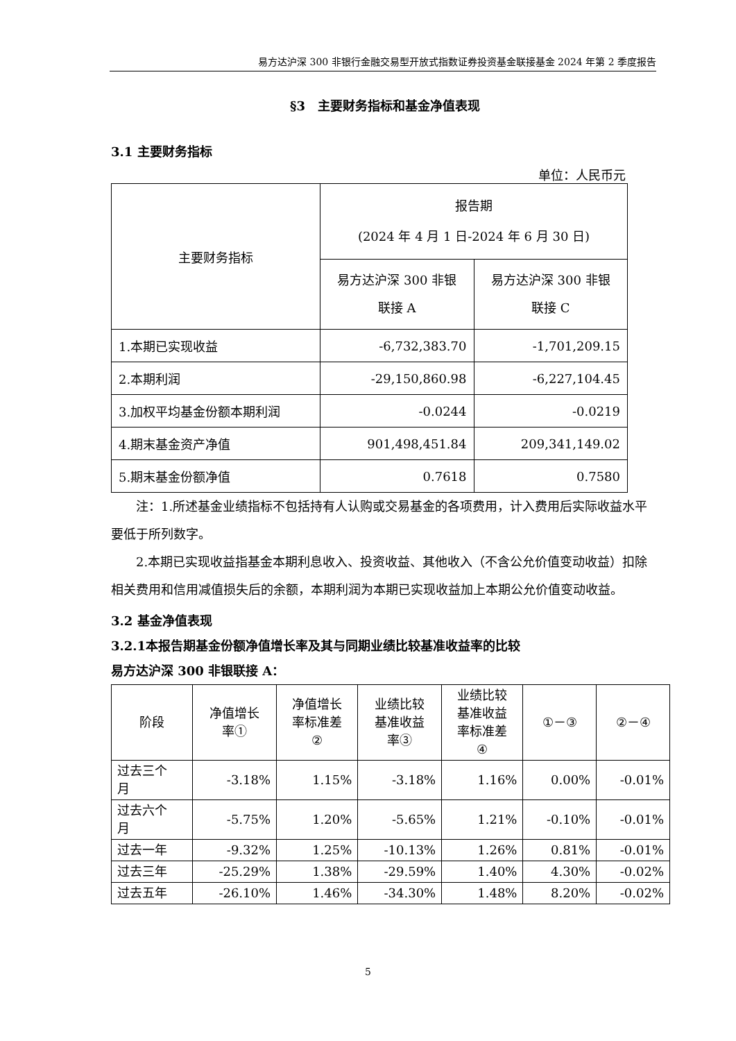易方达沪深 300 非银行金融交易型开放式指数证券投资基金联接基金 2024 年第 2 季度报告
§3　主要财务指标和基金净值表现
3.1 主要财务指标
单位：人民币元
| 主要财务指标 | 报告期 (2024 年 4 月 1 日-2024 年 6 月 30 日) | |
| --- | --- | --- |
| | 易方达沪深 300 非银 联接 A | 易方达沪深 300 非银 联接 C |
| 1.本期已实现收益 | -6,732,383.70 | -1,701,209.15 |
| 2.本期利润 | -29,150,860.98 | -6,227,104.45 |
| 3.加权平均基金份额本期利润 | -0.0244 | -0.0219 |
| 4.期末基金资产净值 | 901,498,451.84 | 209,341,149.02 |
| 5.期末基金份额净值 | 0.7618 | 0.7580 |
注：1.所述基金业绩指标不包括持有人认购或交易基金的各项费用，计入费用后实际收益水平要低于所列数字。
2.本期已实现收益指基金本期利息收入、投资收益、其他收入（不含公允价值变动收益）扣除相关费用和信用减值损失后的余额，本期利润为本期已实现收益加上本期公允价值变动收益。
3.2 基金净值表现
3.2.1本报告期基金份额净值增长率及其与同期业绩比较基准收益率的比较
易方达沪深 300 非银联接 A：
| 阶段 | 净值增长 率① | 净值增长 率标准差 ② | 业绩比较 基准收益 率③ | 业绩比较 基准收益 率标准差 ④ | ①－③ | ②－④ |
| --- | --- | --- | --- | --- | --- | --- |
| 过去三个 月 | -3.18% | 1.15% | -3.18% | 1.16% | 0.00% | -0.01% |
| 过去六个 月 | -5.75% | 1.20% | -5.65% | 1.21% | -0.10% | -0.01% |
| 过去一年 | -9.32% | 1.25% | -10.13% | 1.26% | 0.81% | -0.01% |
| 过去三年 | -25.29% | 1.38% | -29.59% | 1.40% | 4.30% | -0.02% |
| 过去五年 | -26.10% | 1.46% | -34.30% | 1.48% | 8.20% | -0.02% |
5